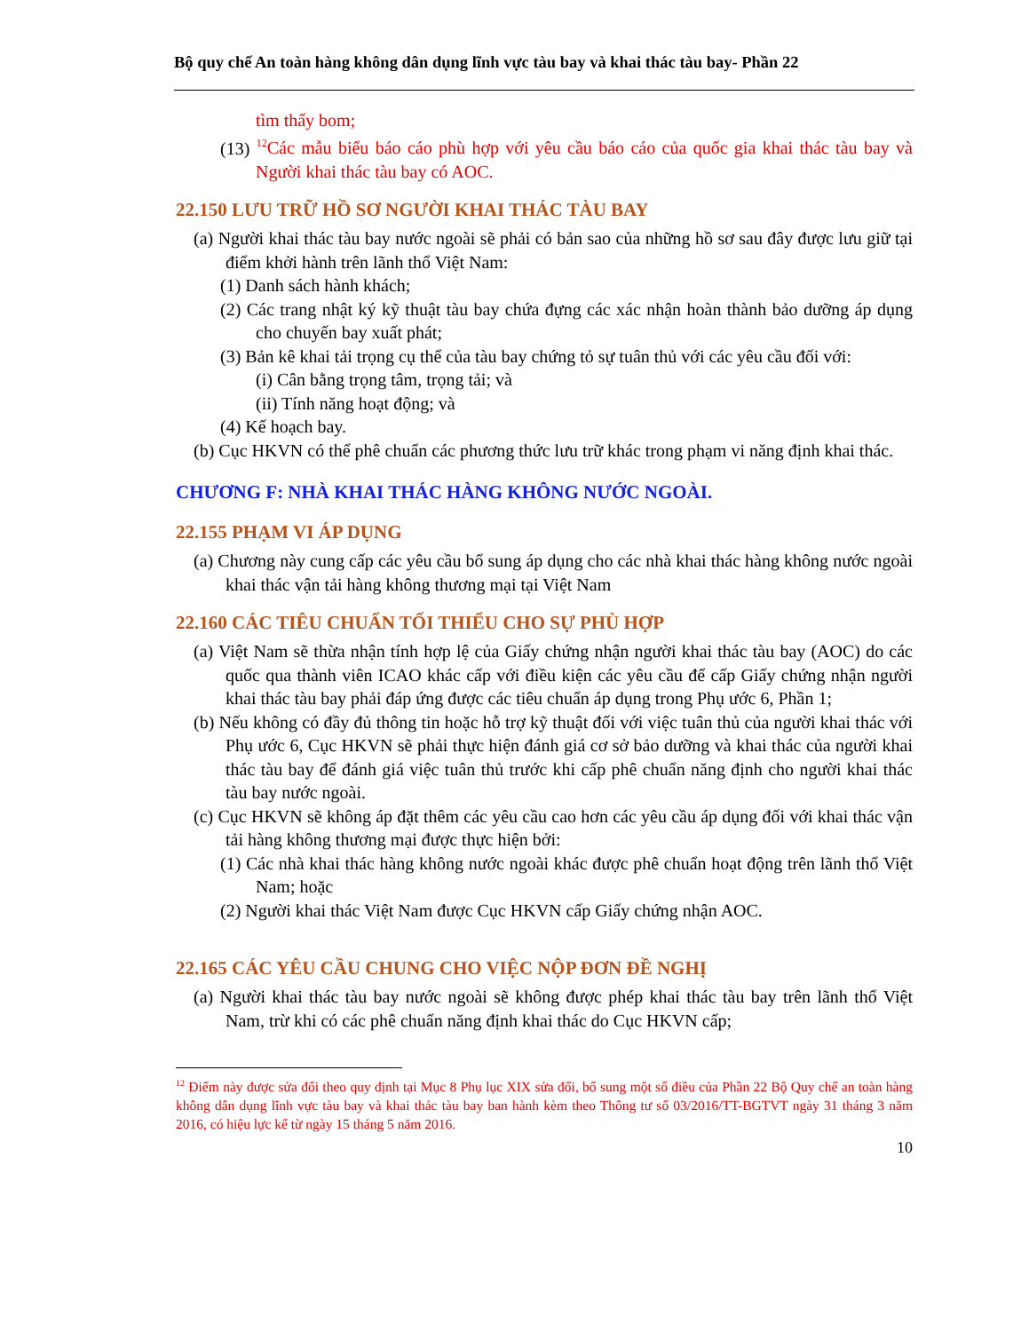Bộ quy chế An toàn hàng không dân dụng lĩnh vực tàu bay và khai thác tàu bay- Phần 22
tìm thấy bom;
(13) <sup>12</sup>Các mẫu biểu báo cáo phù hợp với yêu cầu báo cáo của quốc gia khai thác tàu bay và Người khai thác tàu bay có AOC.
22.150 LƯU TRỮ HỒ SƠ NGƯỜI KHAI THÁC TÀU BAY
(a) Người khai thác tàu bay nước ngoài sẽ phải có bản sao của những hồ sơ sau đây được lưu giữ tại điểm khởi hành trên lãnh thổ Việt Nam:
(1) Danh sách hành khách;
(2) Các trang nhật ký kỹ thuật tàu bay chứa đựng các xác nhận hoàn thành bảo dưỡng áp dụng cho chuyến bay xuất phát;
(3) Bản kê khai tải trọng cụ thể của tàu bay chứng tỏ sự tuân thủ với các yêu cầu đối với:
(i) Cân bằng trọng tâm, trọng tải; và
(ii) Tính năng hoạt động; và
(4) Kế hoạch bay.
(b) Cục HKVN có thể phê chuẩn các phương thức lưu trữ khác trong phạm vi năng định khai thác.
CHƯƠNG F: NHÀ KHAI THÁC HÀNG KHÔNG NƯỚC NGOÀI.
22.155 PHẠM VI ÁP DỤNG
(a) Chương này cung cấp các yêu cầu bổ sung áp dụng cho các nhà khai thác hàng không nước ngoài khai thác vận tải hàng không thương mại tại Việt Nam
22.160 CÁC TIÊU CHUẨN TỐI THIỂU CHO SỰ PHÙ HỢP
(a) Việt Nam sẽ thừa nhận tính hợp lệ của Giấy chứng nhận người khai thác tàu bay (AOC) do các quốc qua thành viên ICAO khác cấp với điều kiện các yêu cầu để cấp Giấy chứng nhận người khai thác tàu bay phải đáp ứng được các tiêu chuẩn áp dụng trong Phụ ước 6, Phần 1;
(b) Nếu không có đầy đủ thông tin hoặc hỗ trợ kỹ thuật đối với việc tuân thủ của người khai thác với Phụ ước 6, Cục HKVN sẽ phải thực hiện đánh giá cơ sở bảo dưỡng và khai thác của người khai thác tàu bay để đánh giá việc tuân thủ trước khi cấp phê chuẩn năng định cho người khai thác tàu bay nước ngoài.
(c) Cục HKVN sẽ không áp đặt thêm các yêu cầu cao hơn các yêu cầu áp dụng đối với khai thác vận tải hàng không thương mại được thực hiện bởi:
(1) Các nhà khai thác hàng không nước ngoài khác được phê chuẩn hoạt động trên lãnh thổ Việt Nam; hoặc
(2) Người khai thác Việt Nam được Cục HKVN cấp Giấy chứng nhận AOC.
22.165 CÁC YÊU CẦU CHUNG CHO VIỆC NỘP ĐƠN ĐỀ NGHỊ
(a) Người khai thác tàu bay nước ngoài sẽ không được phép khai thác tàu bay trên lãnh thổ Việt Nam, trừ khi có các phê chuẩn năng định khai thác do Cục HKVN cấp;
<sup>12</sup> Điểm này được sửa đổi theo quy định tại Mục 8 Phụ lục XIX sửa đổi, bổ sung một số điều của Phần 22 Bộ Quy chế an toàn hàng không dân dụng lĩnh vực tàu bay và khai thác tàu bay ban hành kèm theo Thông tư số 03/2016/TT-BGTVT ngày 31 tháng 3 năm 2016, có hiệu lực kể từ ngày 15 tháng 5 năm 2016.
10